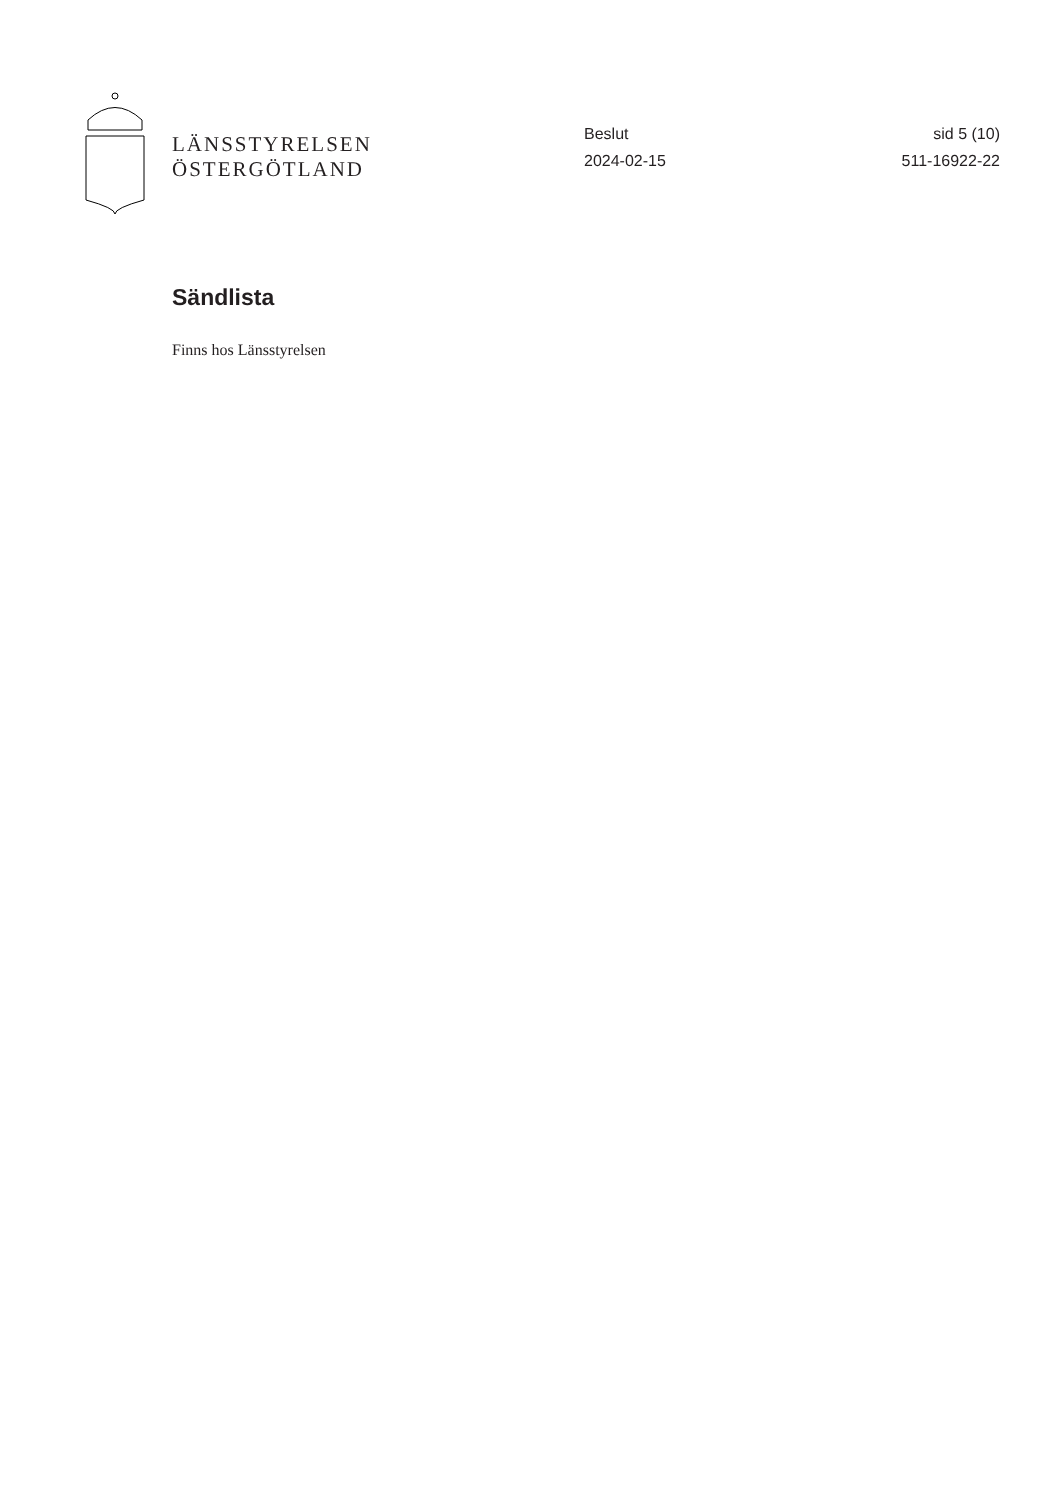LÄNSSTYRELSEN
ÖSTERGÖTLAND
Beslut
2024-02-15
sid 5 (10)
511-16922-22
Sändlista
Finns hos Länsstyrelsen